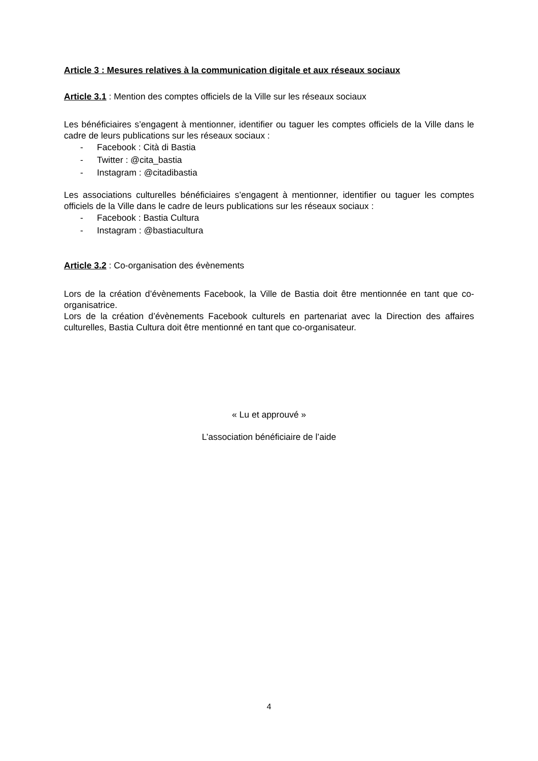Article 3 : Mesures relatives à la communication digitale et aux réseaux sociaux
Article 3.1 : Mention des comptes officiels de la Ville sur les réseaux sociaux
Les bénéficiaires s’engagent à mentionner, identifier ou taguer les comptes officiels de la Ville dans le cadre de leurs publications sur les réseaux sociaux :
- Facebook : Cità di Bastia
- Twitter : @cita_bastia
- Instagram : @citadibastia
Les associations culturelles bénéficiaires s’engagent à mentionner, identifier ou taguer les comptes officiels de la Ville dans le cadre de leurs publications sur les réseaux sociaux :
- Facebook : Bastia Cultura
- Instagram : @bastiacultura
Article 3.2 : Co-organisation des évènements
Lors de la création d’évènements Facebook, la Ville de Bastia doit être mentionnée en tant que co-organisatrice.
Lors de la création d’évènements Facebook culturels en partenariat avec la Direction des affaires culturelles, Bastia Cultura doit être mentionné en tant que co-organisateur.
« Lu et approuvé »
L’association bénéficiaire de l’aide
4